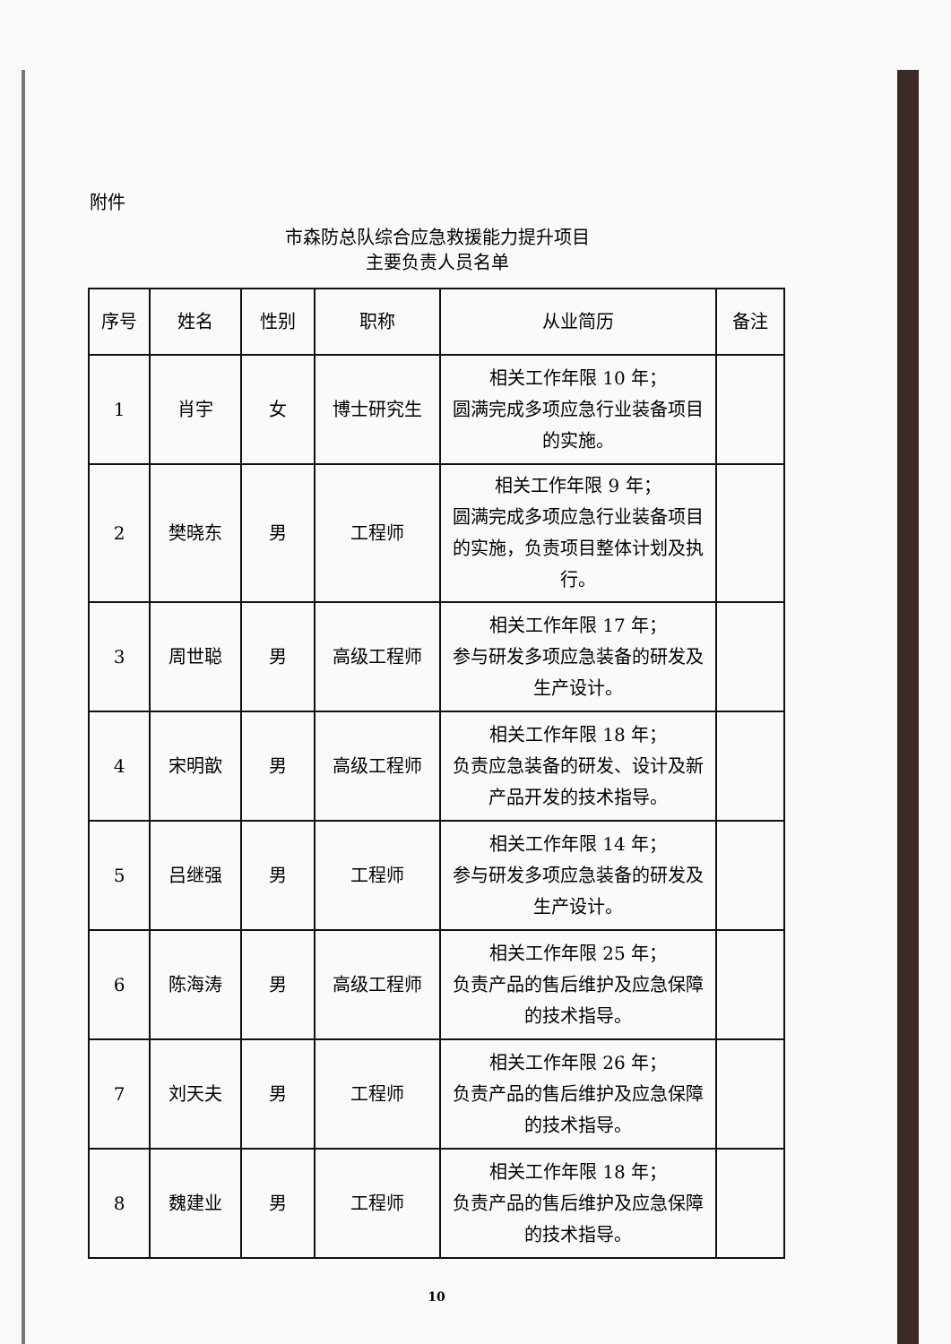附件
市森防总队综合应急救援能力提升项目
主要负责人员名单
| 序号 | 姓名 | 性别 | 职称 | 从业简历 | 备注 |
| --- | --- | --- | --- | --- | --- |
| 1 | 肖宇 | 女 | 博士研究生 | 相关工作年限 10 年； 圆满完成多项应急行业装备项目的实施。 | |
| 2 | 樊晓东 | 男 | 工程师 | 相关工作年限 9 年； 圆满完成多项应急行业装备项目的实施，负责项目整体计划及执行。 | |
| 3 | 周世聪 | 男 | 高级工程师 | 相关工作年限 17 年； 参与研发多项应急装备的研发及生产设计。 | |
| 4 | 宋明歆 | 男 | 高级工程师 | 相关工作年限 18 年； 负责应急装备的研发、设计及新产品开发的技术指导。 | |
| 5 | 吕继强 | 男 | 工程师 | 相关工作年限 14 年； 参与研发多项应急装备的研发及生产设计。 | |
| 6 | 陈海涛 | 男 | 高级工程师 | 相关工作年限 25 年； 负责产品的售后维护及应急保障的技术指导。 | |
| 7 | 刘天夫 | 男 | 工程师 | 相关工作年限 26 年； 负责产品的售后维护及应急保障的技术指导。 | |
| 8 | 魏建业 | 男 | 工程师 | 相关工作年限 18 年； 负责产品的售后维护及应急保障的技术指导。 | |
10